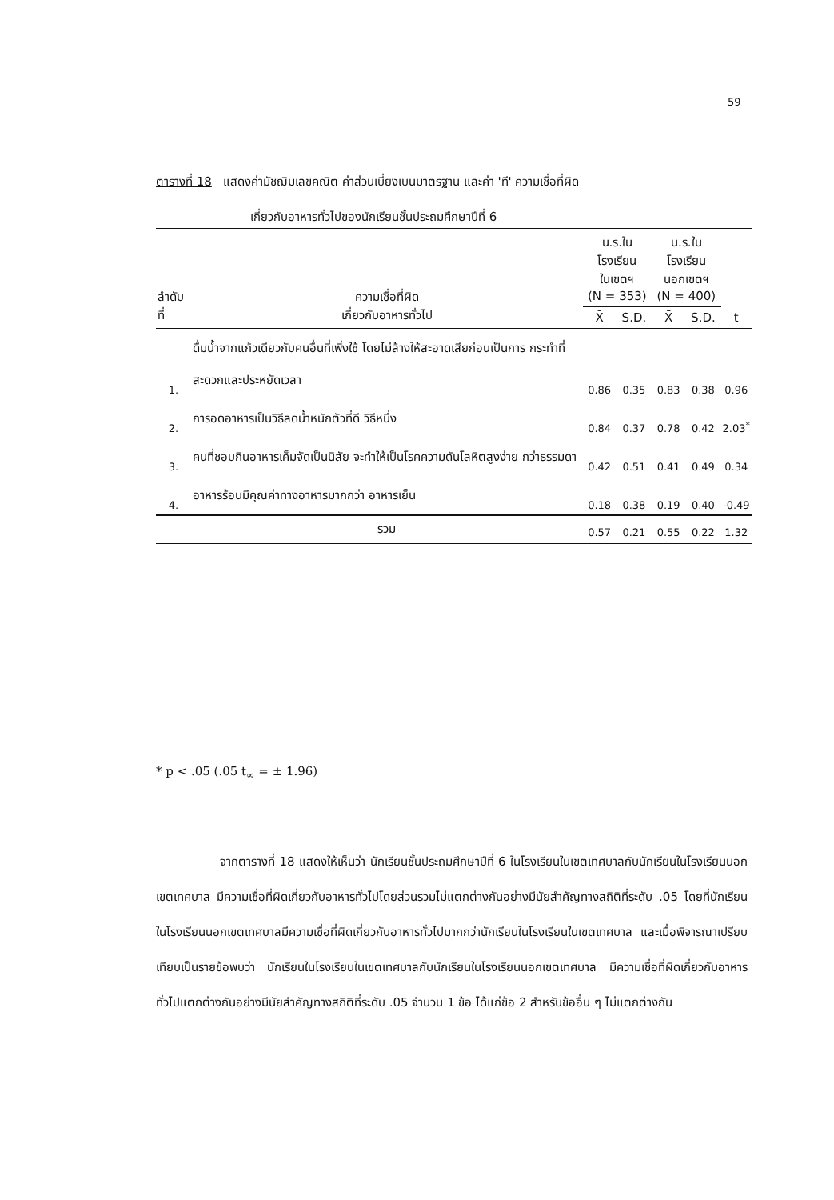59
ตารางที่ 18 แสดงค่ามัชฌิมเลขคณิต ค่าส่วนเบี่ยงเบนมาตรฐาน และค่า 'ที' ความเชื่อที่ผิด
เกี่ยวกับอาหารทั่วไปของนักเรียนชั้นประถมศึกษาปีที่ 6
| ลำดับที่ | ความเชื่อที่ผิด เกี่ยวกับอาหารทั่วไป | น.ร.ในโรงเรียน ในเขตฯ (N = 353) | | น.ร.ในโรงเรียน นอกเขตฯ (N = 400) | | t |
| --- | --- | --- | --- | --- | --- | --- |
| | | X̄ | S.D. | X̄ | S.D. | |
| 1. | ดื่มน้ำจากแก้วเดียวกับคนอื่นที่เพิ่งใช้ โดยไม่ล้างให้สะอาดเสียก่อนเป็นการ กระทำที่สะดวกและประหยัดเวลา | 0.86 | 0.35 | 0.83 | 0.38 | 0.96 |
| 2. | การอดอาหารเป็นวิธีลดน้ำหนักตัวที่ดี วิธีหนึ่ง | 0.84 | 0.37 | 0.78 | 0.42 | 2.03<sup>*</sup> |
| 3. | คนที่ชอบกินอาหารเค็มจัดเป็นนิสัย จะทำให้เป็นโรคความดันโลหิตสูงง่าย กว่าธรรมดา | 0.42 | 0.51 | 0.41 | 0.49 | 0.34 |
| 4. | อาหารร้อนมีคุณค่าทางอาหารมากกว่า อาหารเย็น | 0.18 | 0.38 | 0.19 | 0.40 | -0.49 |
| | รวม | 0.57 | 0.21 | 0.55 | 0.22 | 1.32 |
* p < .05 (.05 t<sub>∞</sub> = ± 1.96)
จากตารางที่ 18 แสดงให้เห็นว่า นักเรียนชั้นประถมศึกษาปีที่ 6 ในโรงเรียนในเขตเทศบาลกับนักเรียนในโรงเรียนนอกเขตเทศบาล มีความเชื่อที่ผิดเกี่ยวกับอาหารทั่วไปโดยส่วนรวมไม่แตกต่างกันอย่างมีนัยสำคัญทางสถิติที่ระดับ .05 โดยที่นักเรียนในโรงเรียนนอกเขตเทศบาลมีความเชื่อที่ผิดเกี่ยวกับอาหารทั่วไปมากกว่านักเรียนในโรงเรียนในเขตเทศบาล และเมื่อพิจารณาเปรียบเทียบเป็นรายข้อพบว่า นักเรียนในโรงเรียนในเขตเทศบาลกับนักเรียนในโรงเรียนนอกเขตเทศบาล มีความเชื่อที่ผิดเกี่ยวกับอาหารทั่วไปแตกต่างกันอย่างมีนัยสำคัญทางสถิติที่ระดับ .05 จำนวน 1 ข้อ ได้แก่ข้อ 2 สำหรับข้ออื่น ๆ ไม่แตกต่างกัน